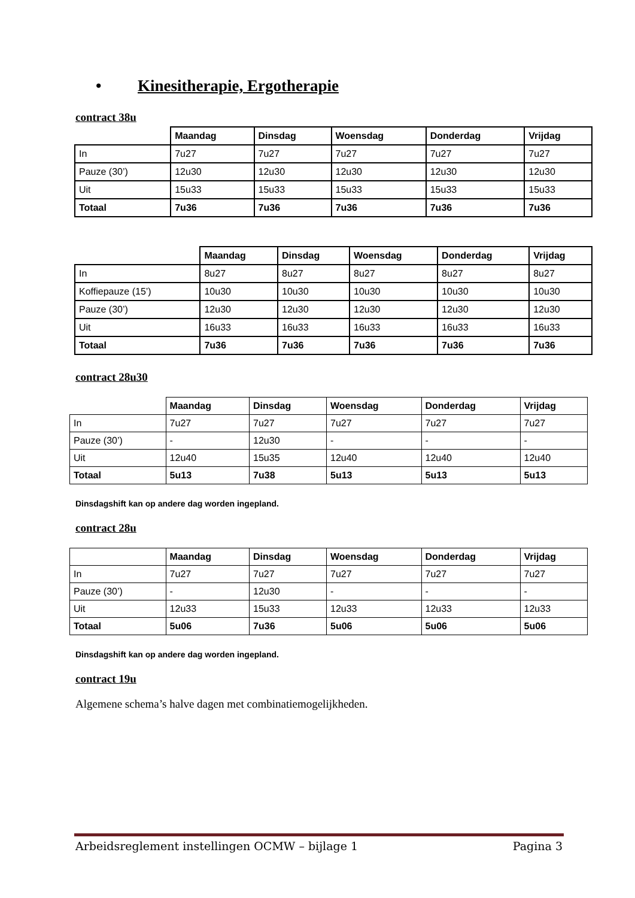• Kinesitherapie, Ergotherapie
contract 38u
| | Maandag | Dinsdag | Woensdag | Donderdag | Vrijdag |
| --- | --- | --- | --- | --- | --- |
| In | 7u27 | 7u27 | 7u27 | 7u27 | 7u27 |
| Pauze (30’) | 12u30 | 12u30 | 12u30 | 12u30 | 12u30 |
| Uit | 15u33 | 15u33 | 15u33 | 15u33 | 15u33 |
| Totaal | 7u36 | 7u36 | 7u36 | 7u36 | 7u36 |
| | Maandag | Dinsdag | Woensdag | Donderdag | Vrijdag |
| --- | --- | --- | --- | --- | --- |
| In | 8u27 | 8u27 | 8u27 | 8u27 | 8u27 |
| Koffiepauze (15’) | 10u30 | 10u30 | 10u30 | 10u30 | 10u30 |
| Pauze (30’) | 12u30 | 12u30 | 12u30 | 12u30 | 12u30 |
| Uit | 16u33 | 16u33 | 16u33 | 16u33 | 16u33 |
| Totaal | 7u36 | 7u36 | 7u36 | 7u36 | 7u36 |
contract 28u30
| | Maandag | Dinsdag | Woensdag | Donderdag | Vrijdag |
| --- | --- | --- | --- | --- | --- |
| In | 7u27 | 7u27 | 7u27 | 7u27 | 7u27 |
| Pauze (30’) | - | 12u30 | - | - | - |
| Uit | 12u40 | 15u35 | 12u40 | 12u40 | 12u40 |
| Totaal | 5u13 | 7u38 | 5u13 | 5u13 | 5u13 |
Dinsdagshift kan op andere dag worden ingepland.
contract 28u
| | Maandag | Dinsdag | Woensdag | Donderdag | Vrijdag |
| --- | --- | --- | --- | --- | --- |
| In | 7u27 | 7u27 | 7u27 | 7u27 | 7u27 |
| Pauze (30’) | - | 12u30 | - | - | - |
| Uit | 12u33 | 15u33 | 12u33 | 12u33 | 12u33 |
| Totaal | 5u06 | 7u36 | 5u06 | 5u06 | 5u06 |
Dinsdagshift kan op andere dag worden ingepland.
contract 19u
Algemene schema’s halve dagen met combinatiemogelijkheden.
Arbeidsreglement instellingen OCMW – bijlage 1 Pagina 3